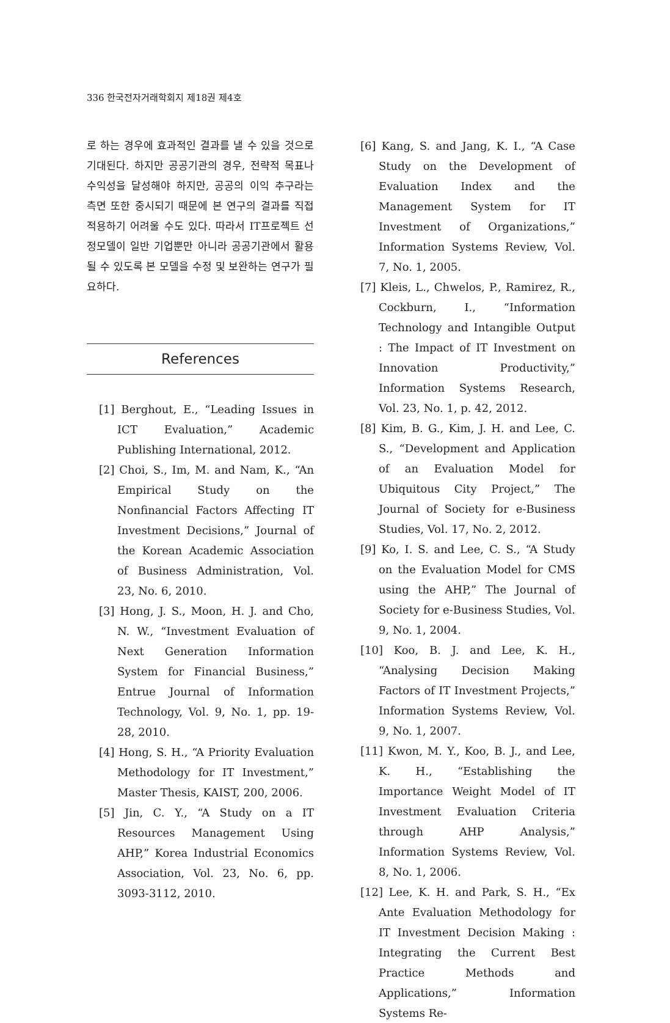336 한국전자거래학회지 제18권 제4호
로 하는 경우에 효과적인 결과를 낼 수 있을 것으로 기대된다. 하지만 공공기관의 경우, 전략적 목표나 수익성을 달성해야 하지만, 공공의 이익 추구라는 측면 또한 중시되기 때문에 본 연구의 결과를 직접 적용하기 어려울 수도 있다. 따라서 IT프로젝트 선정모델이 일반 기업뿐만 아니라 공공기관에서 활용될 수 있도록 본 모델을 수정 및 보완하는 연구가 필요하다.
References
[1] Berghout, E., “Leading Issues in ICT Evaluation,” Academic Publishing International, 2012.
[2] Choi, S., Im, M. and Nam, K., “An Empirical Study on the Nonfinancial Factors Affecting IT Investment Decisions,” Journal of the Korean Academic Association of Business Administration, Vol. 23, No. 6, 2010.
[3] Hong, J. S., Moon, H. J. and Cho, N. W., “Investment Evaluation of Next Generation Information System for Financial Business,” Entrue Journal of Information Technology, Vol. 9, No. 1, pp. 19-28, 2010.
[4] Hong, S. H., “A Priority Evaluation Methodology for IT Investment,” Master Thesis, KAIST, 200, 2006.
[5] Jin, C. Y., “A Study on a IT Resources Management Using AHP,” Korea Industrial Economics Association, Vol. 23, No. 6, pp. 3093-3112, 2010.
[6] Kang, S. and Jang, K. I., “A Case Study on the Development of Evaluation Index and the Management System for IT Investment of Organizations,” Information Systems Review, Vol. 7, No. 1, 2005.
[7] Kleis, L., Chwelos, P., Ramirez, R., Cockburn, I., “Information Technology and Intangible Output : The Impact of IT Investment on Innovation Productivity,” Information Systems Research, Vol. 23, No. 1, p. 42, 2012.
[8] Kim, B. G., Kim, J. H. and Lee, C. S., “Development and Application of an Evaluation Model for Ubiquitous City Project,” The Journal of Society for e-Business Studies, Vol. 17, No. 2, 2012.
[9] Ko, I. S. and Lee, C. S., “A Study on the Evaluation Model for CMS using the AHP,” The Journal of Society for e-Business Studies, Vol. 9, No. 1, 2004.
[10] Koo, B. J. and Lee, K. H., “Analysing Decision Making Factors of IT Investment Projects,” Information Systems Review, Vol. 9, No. 1, 2007.
[11] Kwon, M. Y., Koo, B. J., and Lee, K. H., “Establishing the Importance Weight Model of IT Investment Evaluation Criteria through AHP Analysis,” Information Systems Review, Vol. 8, No. 1, 2006.
[12] Lee, K. H. and Park, S. H., “Ex Ante Evaluation Methodology for IT Investment Decision Making : Integrating the Current Best Practice Methods and Applications,” Information Systems Re-